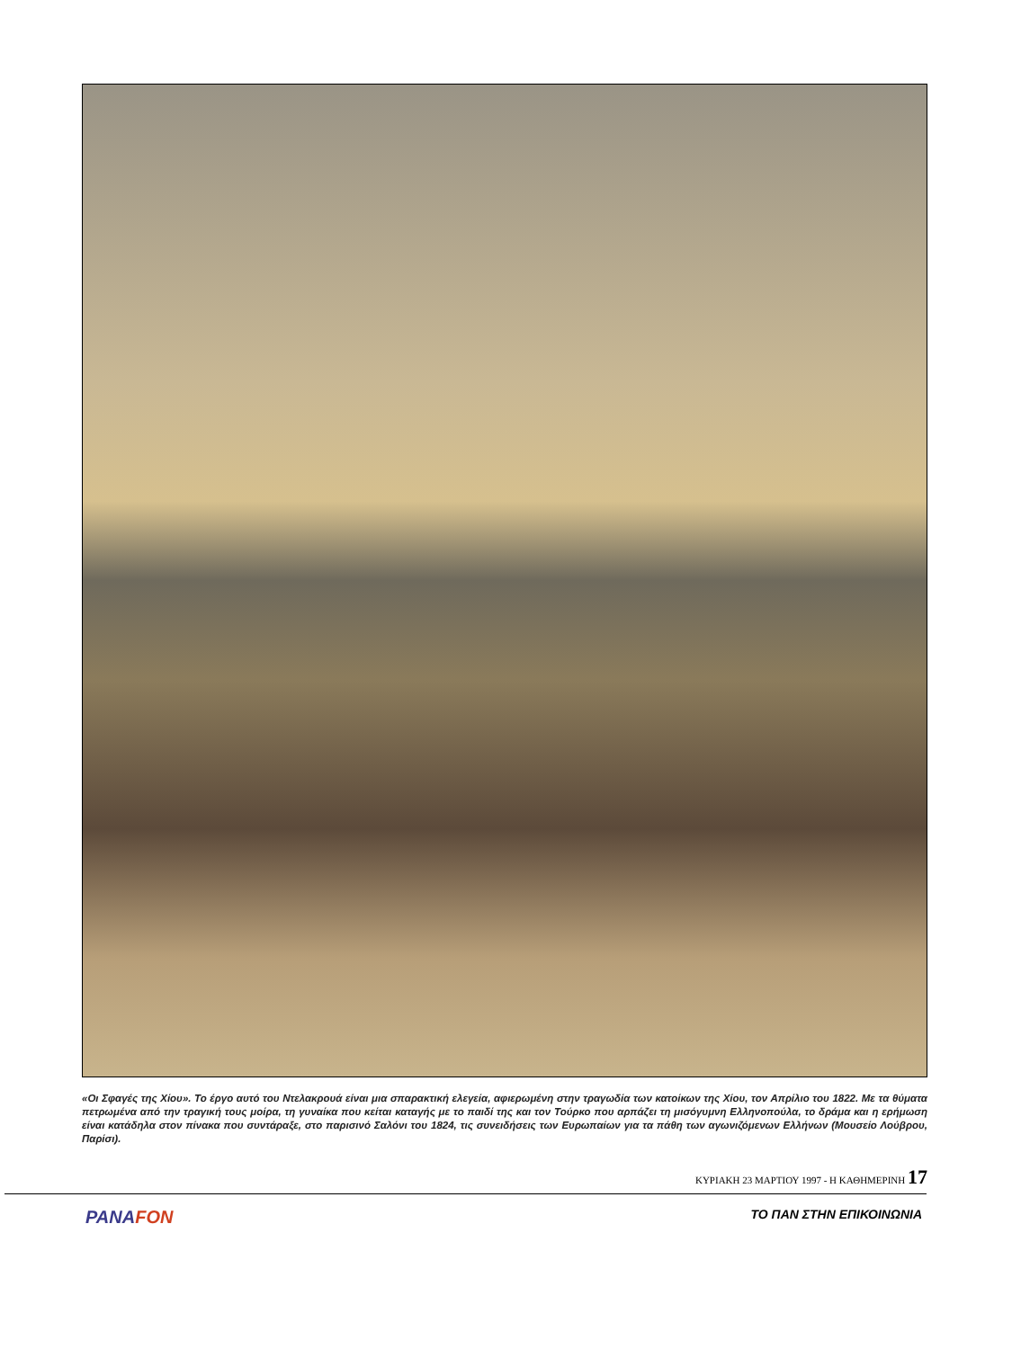«Οι Σφαγές της Χίου». Το έργο αυτό του Ντελακρουά είναι μια σπαρακτική ελεγεία, αφιερωμένη στην τραγωδία των κατοίκων της Χίου, τον Απρίλιο του 1822. Με τα θύματα πετρωμένα από την τραγική τους μοίρα, τη γυναίκα που κείται καταγής με το παιδί της και τον Τούρκο που αρπάζει τη μισόγυμνη Ελληνοπούλα, το δράμα και η ερήμωση είναι κατάδηλα στον πίνακα που συντάραξε, στο παρισινό Σαλόνι του 1824, τις συνειδήσεις των Ευρωπαίων για τα πάθη των αγωνιζόμενων Ελλήνων (Μουσείο Λούβρου, Παρίσι).
ΚΥΡΙΑΚΗ 23 ΜΑΡΤΙΟΥ 1997 - Η ΚΑΘΗΜΕΡΙΝΗ 17
PANAFON
ΤΟ ΠΑΝ ΣΤΗΝ ΕΠΙΚΟΙΝΩΝΙΑ